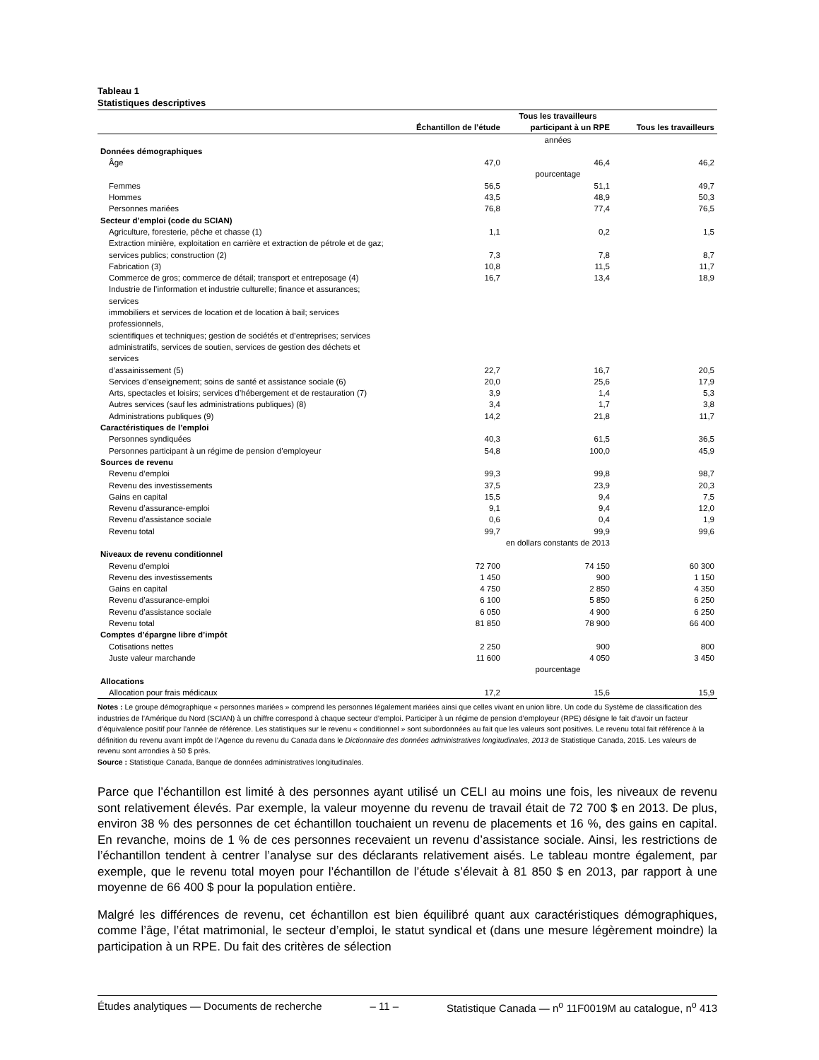Tableau 1
Statistiques descriptives
| | | Tous les travailleurs | |
| --- | --- | --- | --- |
| | Échantillon de l’étude | participant à un RPE | Tous les travailleurs |
| | | années | |
| Données démographiques | | | |
| Âge | 47,0 | 46,4 | 46,2 |
| | | pourcentage | |
| Femmes | 56,5 | 51,1 | 49,7 |
| Hommes | 43,5 | 48,9 | 50,3 |
| Personnes mariées | 76,8 | 77,4 | 76,5 |
| Secteur d’emploi (code du SCIAN) | | | |
| Agriculture, foresterie, pêche et chasse (1) | 1,1 | 0,2 | 1,5 |
| Extraction minière, exploitation en carrière et extraction de pétrole et de gaz; services publics; construction (2) | 7,3 | 7,8 | 8,7 |
| Fabrication (3) | 10,8 | 11,5 | 11,7 |
| Commerce de gros; commerce de détail; transport et entreposage (4) | 16,7 | 13,4 | 18,9 |
| Industrie de l’information et industrie culturelle; finance et assurances; services immobiliers et services de location et de location à bail; services professionnels, scientifiques et techniques; gestion de sociétés et d’entreprises; services administratifs, services de soutien, services de gestion des déchets et services d’assainissement (5) | 22,7 | 16,7 | 20,5 |
| Services d’enseignement; soins de santé et assistance sociale (6) | 20,0 | 25,6 | 17,9 |
| Arts, spectacles et loisirs; services d’hébergement et de restauration (7) | 3,9 | 1,4 | 5,3 |
| Autres services (sauf les administrations publiques) (8) | 3,4 | 1,7 | 3,8 |
| Administrations publiques (9) | 14,2 | 21,8 | 11,7 |
| Caractéristiques de l’emploi | | | |
| Personnes syndiquées | 40,3 | 61,5 | 36,5 |
| Personnes participant à un régime de pension d’employeur | 54,8 | 100,0 | 45,9 |
| Sources de revenu | | | |
| Revenu d’emploi | 99,3 | 99,8 | 98,7 |
| Revenu des investissements | 37,5 | 23,9 | 20,3 |
| Gains en capital | 15,5 | 9,4 | 7,5 |
| Revenu d’assurance-emploi | 9,1 | 9,4 | 12,0 |
| Revenu d’assistance sociale | 0,6 | 0,4 | 1,9 |
| Revenu total | 99,7 | 99,9 | 99,6 |
| | | en dollars constants de 2013 | |
| Niveaux de revenu conditionnel | | | |
| Revenu d’emploi | 72 700 | 74 150 | 60 300 |
| Revenu des investissements | 1 450 | 900 | 1 150 |
| Gains en capital | 4 750 | 2 850 | 4 350 |
| Revenu d’assurance-emploi | 6 100 | 5 850 | 6 250 |
| Revenu d’assistance sociale | 6 050 | 4 900 | 6 250 |
| Revenu total | 81 850 | 78 900 | 66 400 |
| Comptes d’épargne libre d’impôt | | | |
| Cotisations nettes | 2 250 | 900 | 800 |
| Juste valeur marchande | 11 600 | 4 050 | 3 450 |
| | | pourcentage | |
| Allocations | | | |
| Allocation pour frais médicaux | 17,2 | 15,6 | 15,9 |
Notes : Le groupe démographique « personnes mariées » comprend les personnes légalement mariées ainsi que celles vivant en union libre. Un code du Système de classification des industries de l’Amérique du Nord (SCIAN) à un chiffre correspond à chaque secteur d’emploi. Participer à un régime de pension d’employeur (RPE) désigne le fait d’avoir un facteur d’équivalence positif pour l’année de référence. Les statistiques sur le revenu « conditionnel » sont subordonnées au fait que les valeurs sont positives. Le revenu total fait référence à la définition du revenu avant impôt de l’Agence du revenu du Canada dans le Dictionnaire des données administratives longitudinales, 2013 de Statistique Canada, 2015. Les valeurs de revenu sont arrondies à 50 $ près.
Source : Statistique Canada, Banque de données administratives longitudinales.
Parce que l’échantillon est limité à des personnes ayant utilisé un CELI au moins une fois, les niveaux de revenu sont relativement élevés. Par exemple, la valeur moyenne du revenu de travail était de 72 700 $ en 2013. De plus, environ 38 % des personnes de cet échantillon touchaient un revenu de placements et 16 %, des gains en capital. En revanche, moins de 1 % de ces personnes recevaient un revenu d’assistance sociale. Ainsi, les restrictions de l’échantillon tendent à centrer l’analyse sur des déclarants relativement aisés. Le tableau montre également, par exemple, que le revenu total moyen pour l’échantillon de l’étude s’élevait à 81 850 $ en 2013, par rapport à une moyenne de 66 400 $ pour la population entière.
Malgré les différences de revenu, cet échantillon est bien équilibré quant aux caractéristiques démographiques, comme l’âge, l’état matrimonial, le secteur d’emploi, le statut syndical et (dans une mesure légèrement moindre) la participation à un RPE. Du fait des critères de sélection
Études analytiques — Documents de recherche – 11 – Statistique Canada — n<sup>o</sup> 11F0019M au catalogue, n<sup>o</sup> 413